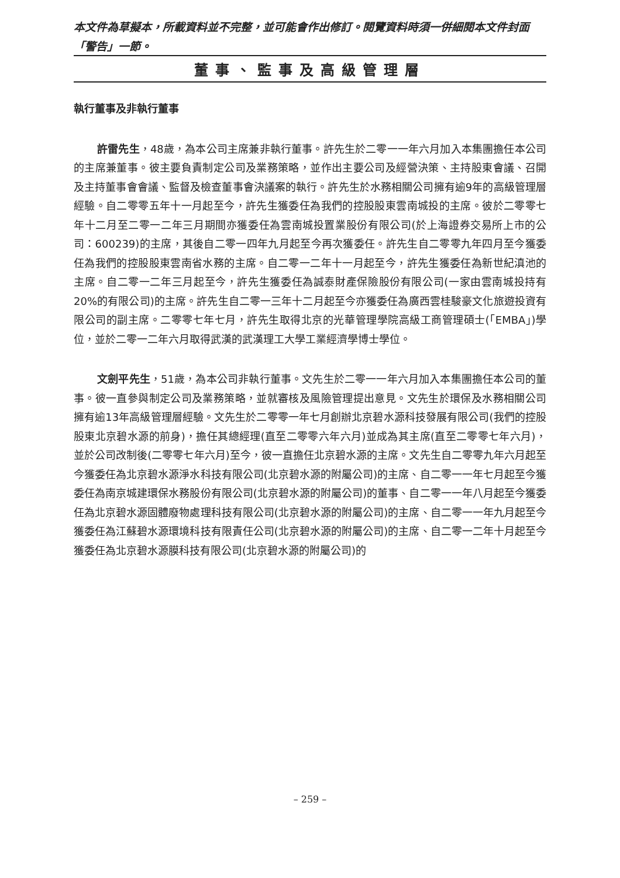本文件為草擬本，所載資料並不完整，並可能會作出修訂。閱覽資料時須一併細閱本文件封面「警告」一節。
董事、監事及高級管理層
執行董事及非執行董事
許雷先生，48歲，為本公司主席兼非執行董事。許先生於二零一一年六月加入本集團擔任本公司的主席兼董事。彼主要負責制定公司及業務策略，並作出主要公司及經營決策、主持股東會議、召開及主持董事會會議、監督及檢查董事會決議案的執行。許先生於水務相關公司擁有逾9年的高級管理層經驗。自二零零五年十一月起至今，許先生獲委任為我們的控股股東雲南城投的主席。彼於二零零七年十二月至二零一二年三月期間亦獲委任為雲南城投置業股份有限公司(於上海證券交易所上市的公司：600239)的主席，其後自二零一四年九月起至今再次獲委任。許先生自二零零九年四月至今獲委任為我們的控股股東雲南省水務的主席。自二零一二年十一月起至今，許先生獲委任為新世紀滇池的主席。自二零一二年三月起至今，許先生獲委任為誠泰財產保險股份有限公司(一家由雲南城投持有20%的有限公司)的主席。許先生自二零一三年十二月起至今亦獲委任為廣西雲桂駿豪文化旅遊投資有限公司的副主席。二零零七年七月，許先生取得北京的光華管理學院高級工商管理碩士(「EMBA」)學位，並於二零一二年六月取得武漢的武漢理工大學工業經濟學博士學位。
文劍平先生，51歲，為本公司非執行董事。文先生於二零一一年六月加入本集團擔任本公司的董事。彼一直參與制定公司及業務策略，並就審核及風險管理提出意見。文先生於環保及水務相關公司擁有逾13年高級管理層經驗。文先生於二零零一年七月創辦北京碧水源科技發展有限公司(我們的控股股東北京碧水源的前身)，擔任其總經理(直至二零零六年六月)並成為其主席(直至二零零七年六月)，並於公司改制後(二零零七年六月)至今，彼一直擔任北京碧水源的主席。文先生自二零零九年六月起至今獲委任為北京碧水源淨水科技有限公司(北京碧水源的附屬公司)的主席、自二零一一年七月起至今獲委任為南京城建環保水務股份有限公司(北京碧水源的附屬公司)的董事、自二零一一年八月起至今獲委任為北京碧水源固體廢物處理科技有限公司(北京碧水源的附屬公司)的主席、自二零一一年九月起至今獲委任為江蘇碧水源環境科技有限責任公司(北京碧水源的附屬公司)的主席、自二零一二年十月起至今獲委任為北京碧水源膜科技有限公司(北京碧水源的附屬公司)的
– 259 –